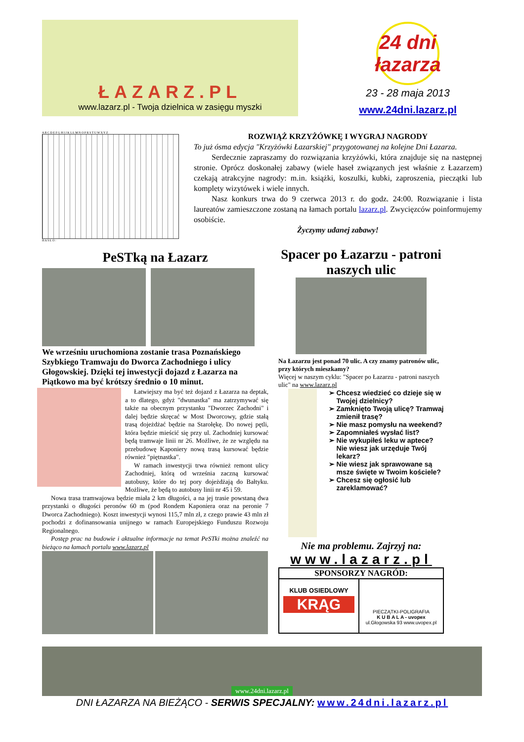ŁAZARZ.PL
www.lazarz.pl - Twoja dzielnica w zasięgu myszki
24 dni łazarza
23 - 28 maja 2013
www.24dni.lazarz.pl
A B C D E F G H I J K L Ł M N O P R S T U W X Y Z
H A S Ł O :
ROZWIĄŻ KRZYŻÓWKĘ I WYGRAJ NAGRODY
To już ósma edycja "Krzyżówki Łazarskiej" przygotowanej na kolejne Dni Łazarza.
Serdecznie zapraszamy do rozwiązania krzyżówki, która znajduje się na następnej stronie. Oprócz doskonałej zabawy (wiele haseł związanych jest właśnie z Łazarzem) czekają atrakcyjne nagrody: m.in. książki, koszulki, kubki, zaproszenia, pieczątki lub komplety wizytówek i wiele innych.
Nasz konkurs trwa do 9 czerwca 2013 r. do godz. 24:00. Rozwiązanie i lista laureatów zamieszczone zostaną na łamach portalu lazarz.pl. Zwycięzców poinformujemy osobiście.
Życzymy udanej zabawy!
PeSTką na Łazarz
We wrześniu uruchomiona zostanie trasa Poznańskiego Szybkiego Tramwaju do Dworca Zachodniego i ulicy Głogowskiej. Dzięki tej inwestycji dojazd z Łazarza na Piątkowo ma być krótszy średnio o 10 minut.
Łatwiejszy ma być też dojazd z Łazarza na deptak, a to dlatego, gdyż "dwunastka" ma zatrzymywać się także na obecnym przystanku "Dworzec Zachodni" i dalej będzie skręcać w Most Dworcowy, gdzie stałą trasą dojeżdżać będzie na Starołękę. Do nowej pętli, która będzie mieścić się przy ul. Zachodniej kursować będą tramwaje linii nr 26. Możliwe, że ze względu na przebudowę Kaponiery nową trasą kursować będzie również "piętnastka".
W ramach inwestycji trwa również remont ulicy Zachodniej, którą od września zaczną kursować autobusy, które do tej pory dojeżdżają do Bałtyku. Możliwe, że będą to autobusy linii nr 45 i 59.
Nowa trasa tramwajowa będzie miała 2 km długości, a na jej trasie powstaną dwa przystanki o długości peronów 60 m (pod Rondem Kaponiera oraz na peronie 7 Dworca Zachodniego). Koszt inwestycji wynosi 115,7 mln zł, z czego prawie 43 mln zł pochodzi z dofinansowania unijnego w ramach Europejskiego Funduszu Rozwoju Regionalnego.
Postęp prac na budowie i aktualne informacje na temat PeSTki można znaleźć na bieżąco na łamach portalu www.lazarz.pl
Spacer po Łazarzu - patroni naszych ulic
Na Łazarzu jest ponad 70 ulic. A czy znamy patronów ulic, przy których mieszkamy?
Więcej w naszym cyklu: "Spacer po Łazarzu - patroni naszych ulic" na www.lazarz.pl
Chcesz wiedzieć co dzieje się w Twojej dzielnicy?
Zamknięto Twoją ulicę? Tramwaj zmienił trasę?
Nie masz pomysłu na weekend?
Zapomniałeś wysłać list?
Nie wykupiłeś leku w aptece? Nie wiesz jak urzęduje Twój lekarz?
Nie wiesz jak sprawowane są msze święte w Twoim kościele?
Chcesz się ogłosić lub zareklamować?
Nie ma problemu. Zajrzyj na:
www.lazarz.pl
SPONSORZY NAGRÓD:
KLUB OSIEDLOWY
KRĄG
PIECZĄTKI-POLIGRAFIA
K U B A L A - uvopex
ul.Głogowska 93 www.uvopex.pl
www.24dni.lazarz.pl
DNI ŁAZARZA NA BIEŻĄCO - SERWIS SPECJALNY: www.24dni.lazarz.pl